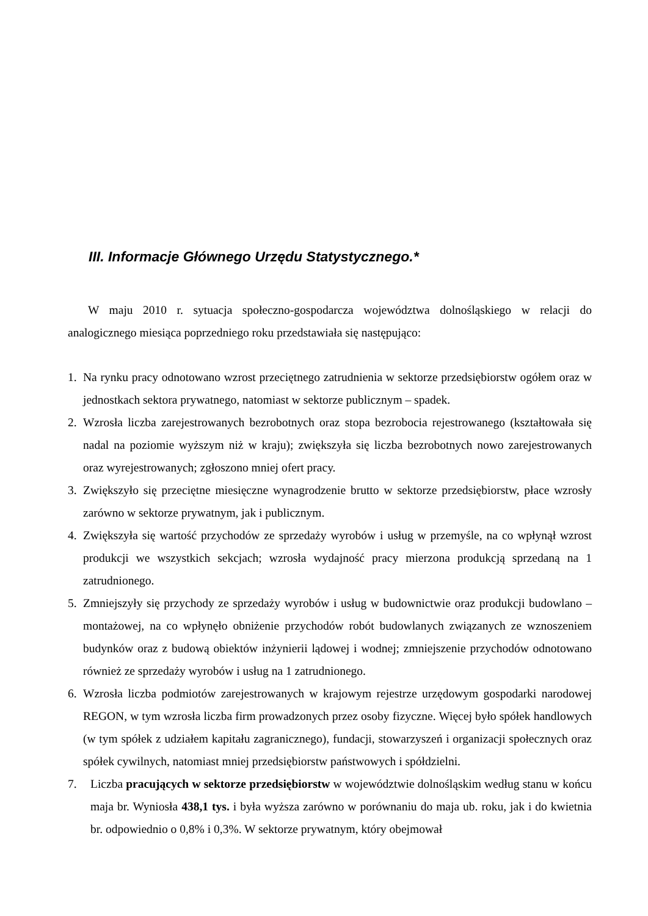III. Informacje Głównego Urzędu Statystycznego.*
W maju 2010 r. sytuacja społeczno-gospodarcza województwa dolnośląskiego w relacji do analogicznego miesiąca poprzedniego roku przedstawiała się następująco:
1. Na rynku pracy odnotowano wzrost przeciętnego zatrudnienia w sektorze przedsiębiorstw ogółem oraz w jednostkach sektora prywatnego, natomiast w sektorze publicznym – spadek.
2. Wzrosła liczba zarejestrowanych bezrobotnych oraz stopa bezrobocia rejestrowanego (kształtowała się nadal na poziomie wyższym niż w kraju); zwiększyła się liczba bezrobotnych nowo zarejestrowanych oraz wyrejestrowanych; zgłoszono mniej ofert pracy.
3. Zwiększyło się przeciętne miesięczne wynagrodzenie brutto w sektorze przedsiębiorstw, płace wzrosły zarówno w sektorze prywatnym, jak i publicznym.
4. Zwiększyła się wartość przychodów ze sprzedaży wyrobów i usług w przemyśle, na co wpłynął wzrost produkcji we wszystkich sekcjach; wzrosła wydajność pracy mierzona produkcją sprzedaną na 1 zatrudnionego.
5. Zmniejszyły się przychody ze sprzedaży wyrobów i usług w budownictwie oraz produkcji budowlano – montażowej, na co wpłynęło obniżenie przychodów robót budowlanych związanych ze wznoszeniem budynków oraz z budową obiektów inżynierii lądowej i wodnej; zmniejszenie przychodów odnotowano również ze sprzedaży wyrobów i usług na 1 zatrudnionego.
6. Wzrosła liczba podmiotów zarejestrowanych w krajowym rejestrze urzędowym gospodarki narodowej REGON, w tym wzrosła liczba firm prowadzonych przez osoby fizyczne. Więcej było spółek handlowych (w tym spółek z udziałem kapitału zagranicznego), fundacji, stowarzyszeń i organizacji społecznych oraz spółek cywilnych, natomiast mniej przedsiębiorstw państwowych i spółdzielni.
7. Liczba pracujących w sektorze przedsiębiorstw w województwie dolnośląskim według stanu w końcu maja br. Wyniosła 438,1 tys. i była wyższa zarówno w porównaniu do maja ub. roku, jak i do kwietnia br. odpowiednio o 0,8% i 0,3%. W sektorze prywatnym, który obejmował